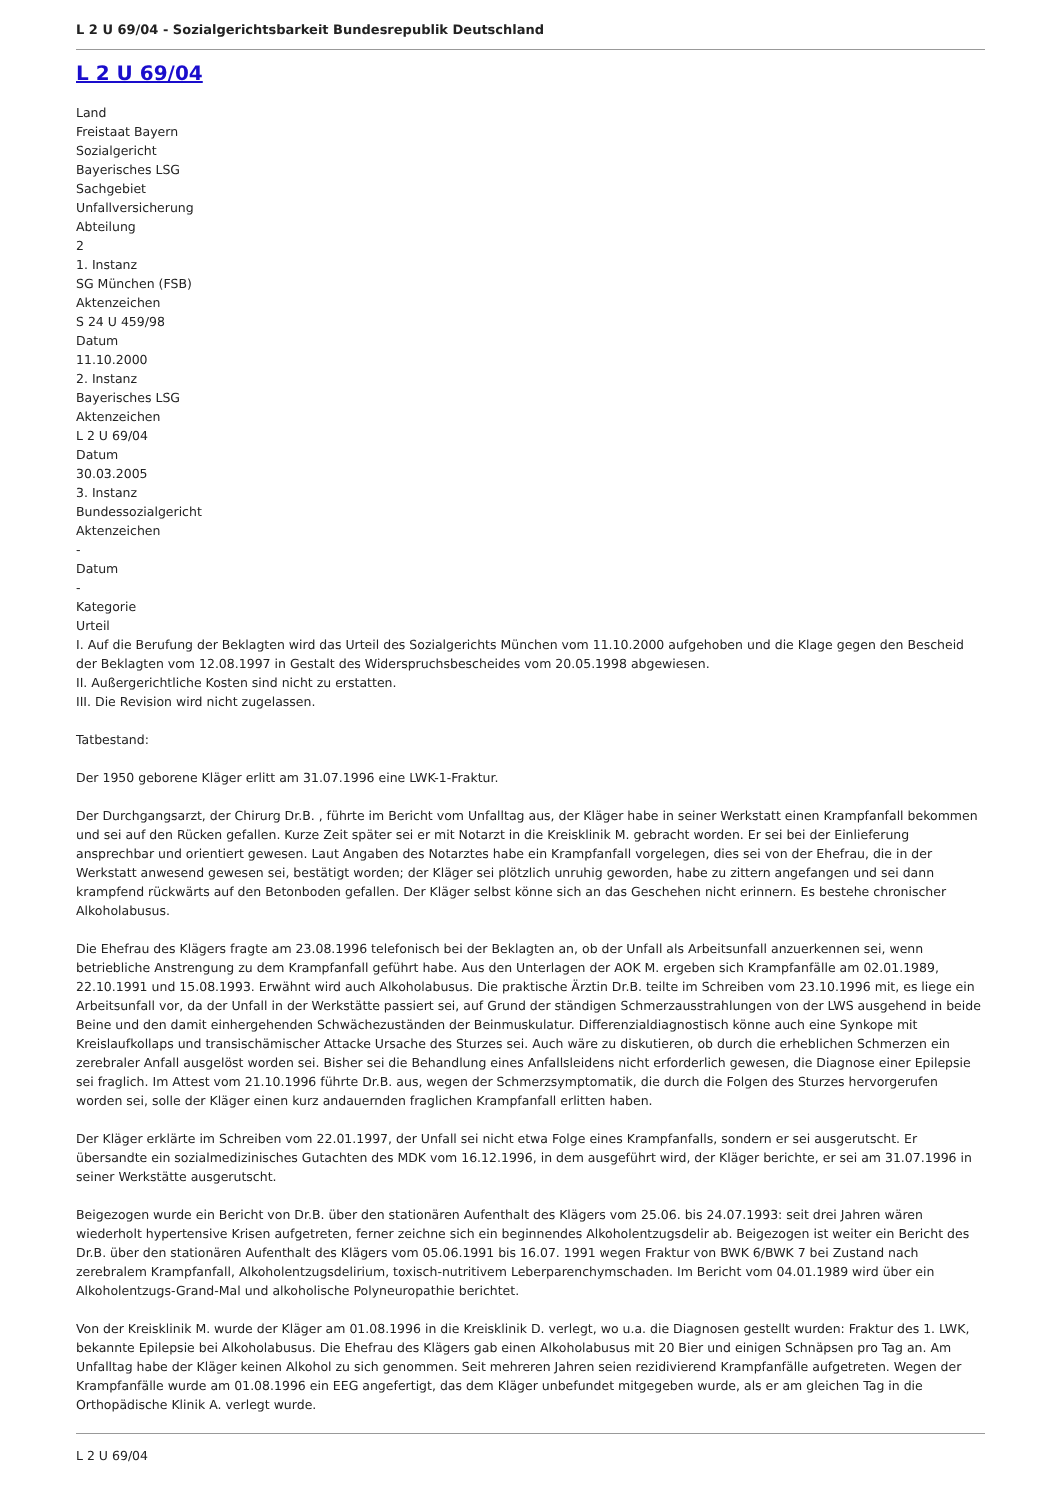L 2 U 69/04 - Sozialgerichtsbarkeit Bundesrepublik Deutschland
L 2 U 69/04
Land
Freistaat Bayern
Sozialgericht
Bayerisches LSG
Sachgebiet
Unfallversicherung
Abteilung
2
1. Instanz
SG München (FSB)
Aktenzeichen
S 24 U 459/98
Datum
11.10.2000
2. Instanz
Bayerisches LSG
Aktenzeichen
L 2 U 69/04
Datum
30.03.2005
3. Instanz
Bundessozialgericht
Aktenzeichen
-
Datum
-
Kategorie
Urteil
I. Auf die Berufung der Beklagten wird das Urteil des Sozialgerichts München vom 11.10.2000 aufgehoben und die Klage gegen den Bescheid der Beklagten vom 12.08.1997 in Gestalt des Widerspruchsbescheides vom 20.05.1998 abgewiesen.
II. Außergerichtliche Kosten sind nicht zu erstatten.
III. Die Revision wird nicht zugelassen.
Tatbestand:
Der 1950 geborene Kläger erlitt am 31.07.1996 eine LWK-1-Fraktur.
Der Durchgangsarzt, der Chirurg Dr.B. , führte im Bericht vom Unfalltag aus, der Kläger habe in seiner Werkstatt einen Krampfanfall bekommen und sei auf den Rücken gefallen. Kurze Zeit später sei er mit Notarzt in die Kreisklinik M. gebracht worden. Er sei bei der Einlieferung ansprechbar und orientiert gewesen. Laut Angaben des Notarztes habe ein Krampfanfall vorgelegen, dies sei von der Ehefrau, die in der Werkstatt anwesend gewesen sei, bestätigt worden; der Kläger sei plötzlich unruhig geworden, habe zu zittern angefangen und sei dann krampfend rückwärts auf den Betonboden gefallen. Der Kläger selbst könne sich an das Geschehen nicht erinnern. Es bestehe chronischer Alkoholabusus.
Die Ehefrau des Klägers fragte am 23.08.1996 telefonisch bei der Beklagten an, ob der Unfall als Arbeitsunfall anzuerkennen sei, wenn betriebliche Anstrengung zu dem Krampfanfall geführt habe. Aus den Unterlagen der AOK M. ergeben sich Krampfanfälle am 02.01.1989, 22.10.1991 und 15.08.1993. Erwähnt wird auch Alkoholabusus. Die praktische Ärztin Dr.B. teilte im Schreiben vom 23.10.1996 mit, es liege ein Arbeitsunfall vor, da der Unfall in der Werkstätte passiert sei, auf Grund der ständigen Schmerzausstrahlungen von der LWS ausgehend in beide Beine und den damit einhergehenden Schwächezuständen der Beinmuskulatur. Differenzialdiagnostisch könne auch eine Synkope mit Kreislaufkollaps und transischämischer Attacke Ursache des Sturzes sei. Auch wäre zu diskutieren, ob durch die erheblichen Schmerzen ein zerebraler Anfall ausgelöst worden sei. Bisher sei die Behandlung eines Anfallsleidens nicht erforderlich gewesen, die Diagnose einer Epilepsie sei fraglich. Im Attest vom 21.10.1996 führte Dr.B. aus, wegen der Schmerzsymptomatik, die durch die Folgen des Sturzes hervorgerufen worden sei, solle der Kläger einen kurz andauernden fraglichen Krampfanfall erlitten haben.
Der Kläger erklärte im Schreiben vom 22.01.1997, der Unfall sei nicht etwa Folge eines Krampfanfalls, sondern er sei ausgerutscht. Er übersandte ein sozialmedizinisches Gutachten des MDK vom 16.12.1996, in dem ausgeführt wird, der Kläger berichte, er sei am 31.07.1996 in seiner Werkstätte ausgerutscht.
Beigezogen wurde ein Bericht von Dr.B. über den stationären Aufenthalt des Klägers vom 25.06. bis 24.07.1993: seit drei Jahren wären wiederholt hypertensive Krisen aufgetreten, ferner zeichne sich ein beginnendes Alkoholentzugsdelir ab. Beigezogen ist weiter ein Bericht des Dr.B. über den stationären Aufenthalt des Klägers vom 05.06.1991 bis 16.07. 1991 wegen Fraktur von BWK 6/BWK 7 bei Zustand nach zerebralem Krampfanfall, Alkoholentzugsdelirium, toxisch-nutritivem Leberparenchymschaden. Im Bericht vom 04.01.1989 wird über ein Alkoholentzugs-Grand-Mal und alkoholische Polyneuropathie berichtet.
Von der Kreisklinik M. wurde der Kläger am 01.08.1996 in die Kreisklinik D. verlegt, wo u.a. die Diagnosen gestellt wurden: Fraktur des 1. LWK, bekannte Epilepsie bei Alkoholabusus. Die Ehefrau des Klägers gab einen Alkoholabusus mit 20 Bier und einigen Schnäpsen pro Tag an. Am Unfalltag habe der Kläger keinen Alkohol zu sich genommen. Seit mehreren Jahren seien rezidivierend Krampfanfälle aufgetreten. Wegen der Krampfanfälle wurde am 01.08.1996 ein EEG angefertigt, das dem Kläger unbefundet mitgegeben wurde, als er am gleichen Tag in die Orthopädische Klinik A. verlegt wurde.
L 2 U 69/04